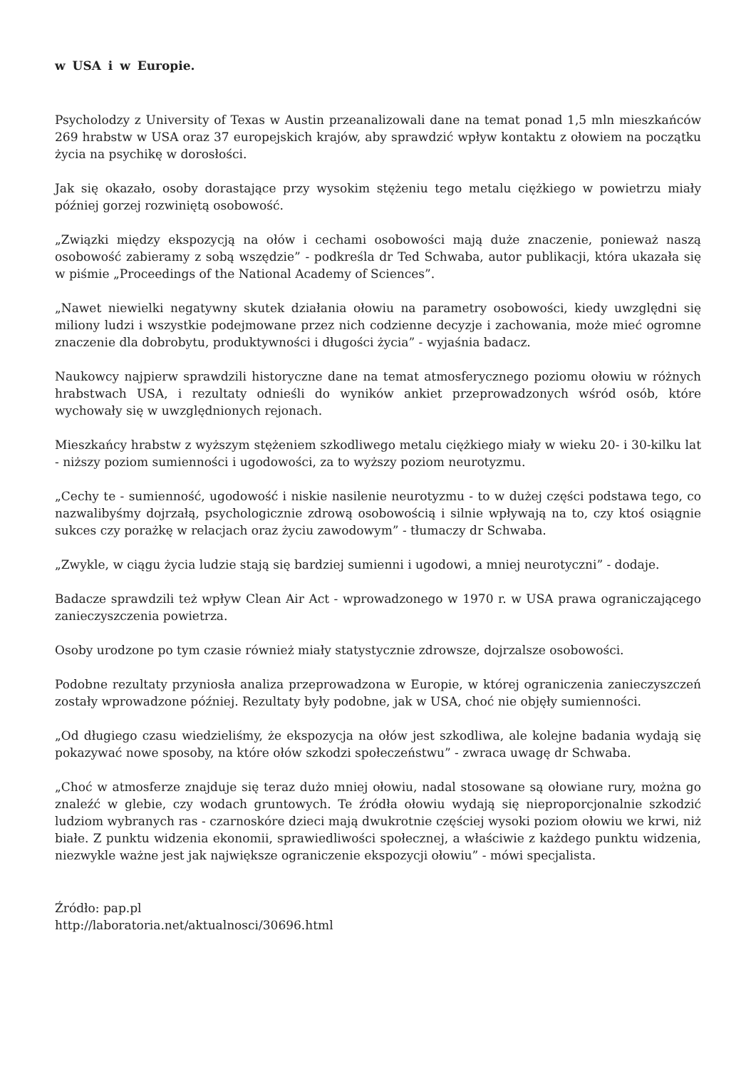w USA i w Europie.
Psycholodzy z University of Texas w Austin przeanalizowali dane na temat ponad 1,5 mln mieszkańców 269 hrabstw w USA oraz 37 europejskich krajów, aby sprawdzić wpływ kontaktu z ołowiem na początku życia na psychikę w dorosłości.
Jak się okazało, osoby dorastające przy wysokim stężeniu tego metalu ciężkiego w powietrzu miały później gorzej rozwiniętą osobowość.
„Związki między ekspozycją na ołów i cechami osobowości mają duże znaczenie, ponieważ naszą osobowość zabieramy z sobą wszędzie” - podkreśla dr Ted Schwaba, autor publikacji, która ukazała się w piśmie „Proceedings of the National Academy of Sciences”.
„Nawet niewielki negatywny skutek działania ołowiu na parametry osobowości, kiedy uwzględni się miliony ludzi i wszystkie podejmowane przez nich codzienne decyzje i zachowania, może mieć ogromne znaczenie dla dobrobytu, produktywności i długości życia” - wyjaśnia badacz.
Naukowcy najpierw sprawdzili historyczne dane na temat atmosferycznego poziomu ołowiu w różnych hrabstwach USA, i rezultaty odnieśli do wyników ankiet przeprowadzonych wśród osób, które wychowały się w uwzględnionych rejonach.
Mieszkańcy hrabstw z wyższym stężeniem szkodliwego metalu ciężkiego miały w wieku 20- i 30-kilku lat - niższy poziom sumienności i ugodowości, za to wyższy poziom neurotyzmu.
„Cechy te - sumienność, ugodowość i niskie nasilenie neurotyzmu - to w dużej części podstawa tego, co nazwalibyśmy dojrzałą, psychologicznie zdrową osobowością i silnie wpływają na to, czy ktoś osiągnie sukces czy porażkę w relacjach oraz życiu zawodowym” - tłumaczy dr Schwaba.
„Zwykle, w ciągu życia ludzie stają się bardziej sumienni i ugodowi, a mniej neurotyczni” - dodaje.
Badacze sprawdzili też wpływ Clean Air Act - wprowadzonego w 1970 r. w USA prawa ograniczającego zanieczyszczenia powietrza.
Osoby urodzone po tym czasie również miały statystycznie zdrowsze, dojrzalsze osobowości.
Podobne rezultaty przyniosła analiza przeprowadzona w Europie, w której ograniczenia zanieczyszczeń zostały wprowadzone później. Rezultaty były podobne, jak w USA, choć nie objęły sumienności.
„Od długiego czasu wiedzieliśmy, że ekspozycja na ołów jest szkodliwa, ale kolejne badania wydają się pokazywać nowe sposoby, na które ołów szkodzi społeczeństwu” - zwraca uwagę dr Schwaba.
„Choć w atmosferze znajduje się teraz dużo mniej ołowiu, nadal stosowane są ołowiane rury, można go znaleźć w glebie, czy wodach gruntowych. Te źródła ołowiu wydają się nieproporcjonalnie szkodzić ludziom wybranych ras - czarnoskóre dzieci mają dwukrotnie częściej wysoki poziom ołowiu we krwi, niż białe. Z punktu widzenia ekonomii, sprawiedliwości społecznej, a właściwie z każdego punktu widzenia, niezwykle ważne jest jak największe ograniczenie ekspozycji ołowiu” - mówi specjalista.
Źródło: pap.pl
http://laboratoria.net/aktualnosci/30696.html